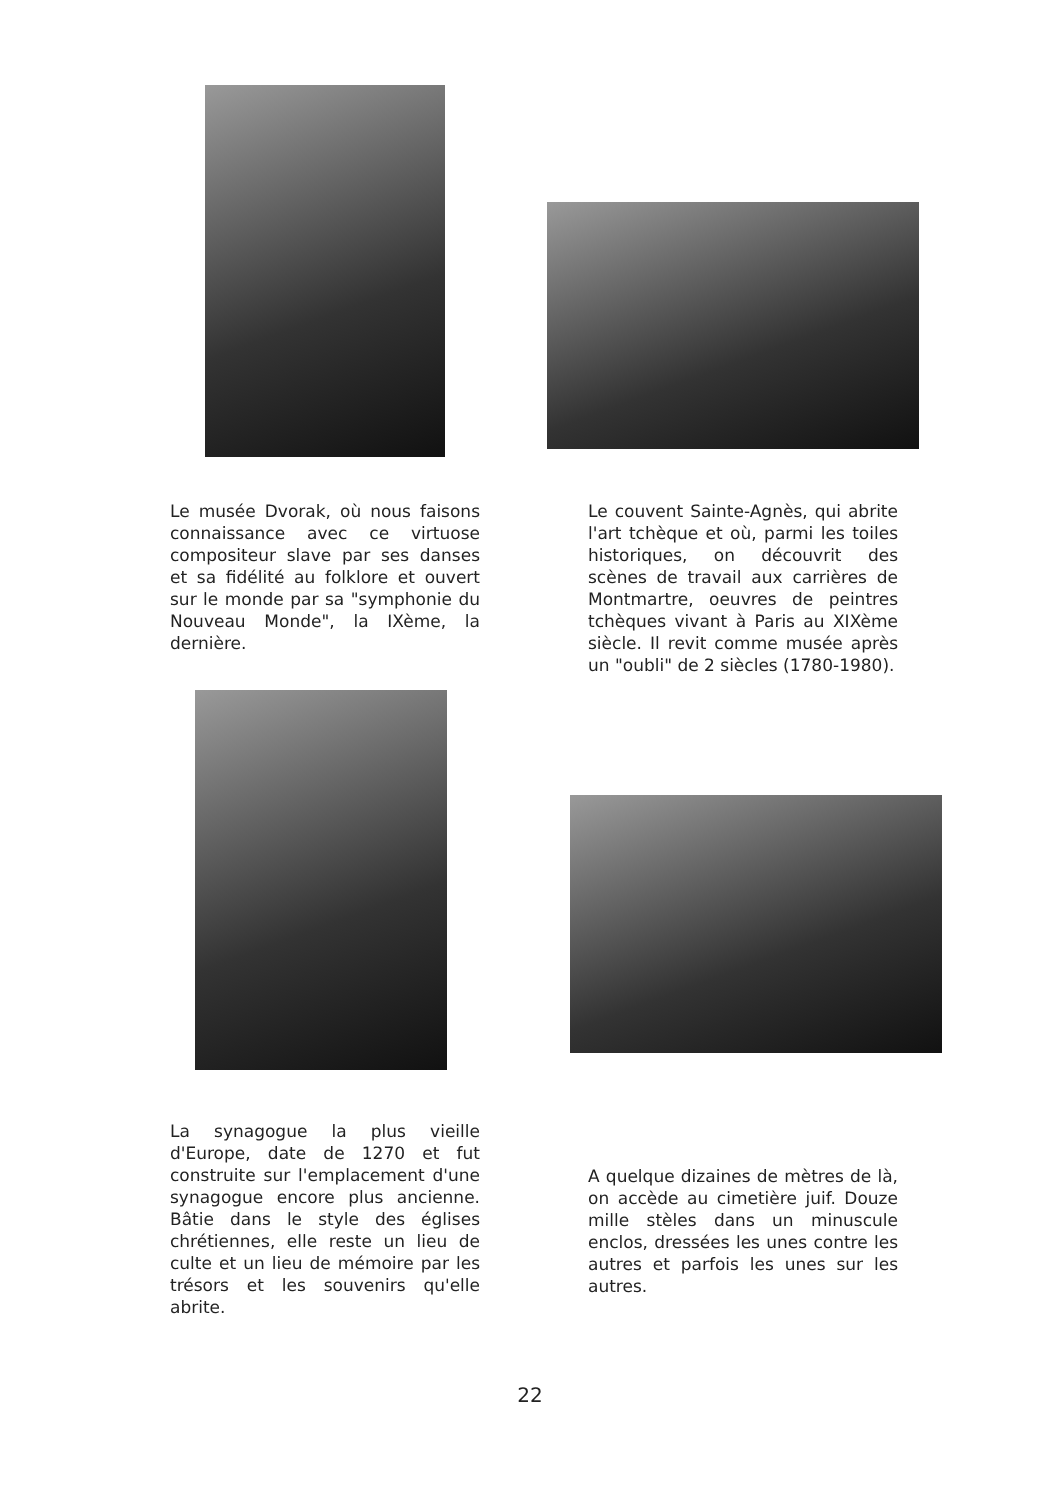Le musée Dvorak, où nous faisons connaissance avec ce virtuose compositeur slave par ses danses et sa fidélité au folklore et ouvert sur le monde par sa "symphonie du Nouveau Monde", la IXème, la dernière.
Le couvent Sainte-Agnès, qui abrite l'art tchèque et où, parmi les toiles historiques, on découvrit des scènes de travail aux carrières de Montmartre, oeuvres de peintres tchèques vivant à Paris au XIXème siècle. Il revit comme musée après un "oubli" de 2 siècles (1780-1980).
La synagogue la plus vieille d'Europe, date de 1270 et fut construite sur l'emplacement d'une synagogue encore plus ancienne. Bâtie dans le style des églises chrétiennes, elle reste un lieu de culte et un lieu de mémoire par les trésors et les souvenirs qu'elle abrite.
A quelque dizaines de mètres de là, on accède au cimetière juif. Douze mille stèles dans un minuscule enclos, dressées les unes contre les autres et parfois les unes sur les autres.
22